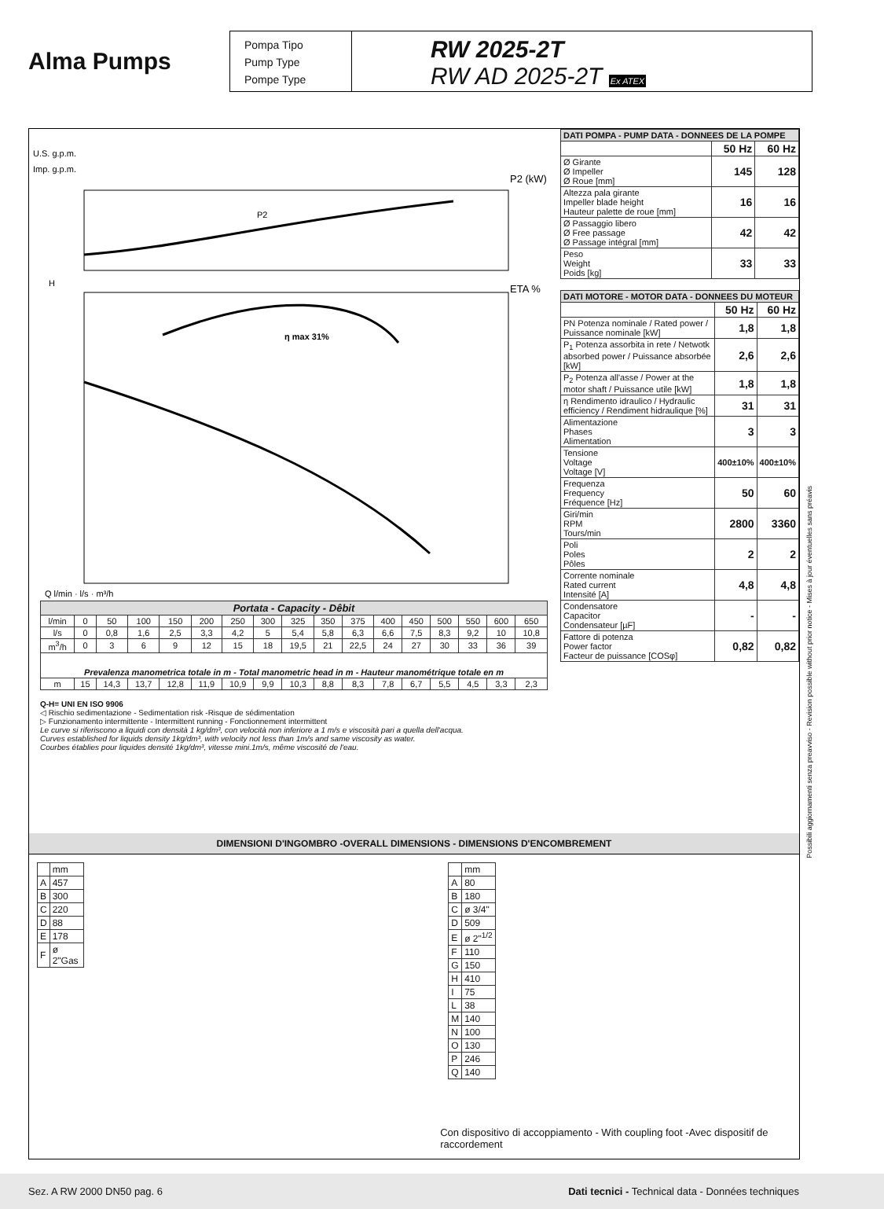Alma Pumps
Pompa Tipo
Pump Type
Pompe Type
RW 2025-2T
RW AD 2025-2T Ex ATEX
U.S. g.p.m.
Imp. g.p.m.
P2 (kW)
ETA %
H
P2
η max 31%
Q l/min · l/s · m³/h
| Portata - Capacity - Dêbit | | | | | | | | | | | | | | | | |
| --- | --- | --- | --- | --- | --- | --- | --- | --- | --- | --- | --- | --- | --- | --- | --- | --- |
| l/min | 0 | 50 | 100 | 150 | 200 | 250 | 300 | 325 | 350 | 375 | 400 | 450 | 500 | 550 | 600 | 650 |
| l/s | 0 | 0,8 | 1,6 | 2,5 | 3,3 | 4,2 | 5 | 5,4 | 5,8 | 6,3 | 6,6 | 7,5 | 8,3 | 9,2 | 10 | 10,8 |
| m<sup>3</sup>/h | 0 | 3 | 6 | 9 | 12 | 15 | 18 | 19,5 | 21 | 22,5 | 24 | 27 | 30 | 33 | 36 | 39 |
| Prevalenza manometrica totale in m - Total manometric head in m - Hauteur manométrique totale en m | | | | | | | | | | | | | | | | |
| m | 15 | 14,3 | 13,7 | 12,8 | 11,9 | 10,9 | 9,9 | 10,3 | 8,8 | 8,3 | 7,8 | 6,7 | 5,5 | 4,5 | 3,3 | 2,3 |
Q-H= UNI EN ISO 9906
◁ Rischio sedimentazione - Sedimentation risk -Risque de sédimentation
▷ Funzionamento intermittente - Intermittent running - Fonctionnement intermittent
Le curve si riferiscono a liquidi con densità 1 kg/dm³, con velocità non inferiore a 1 m/s e viscosità pari a quella dell'acqua.
Curves established for liquids density 1kg/dm³, with velocity not less than 1m/s and same viscosity as water.
Courbes établies pour liquides densité 1kg/dm³, vitesse mini.1m/s, même viscosité de l'eau.
| DATI POMPA - PUMP DATA - DONNEES DE LA POMPE | | |
| --- | --- | --- |
| | 50 Hz | 60 Hz |
| Ø Girante Ø Impeller Ø Roue [mm] | 145 | 128 |
| Altezza pala girante Impeller blade height Hauteur palette de roue [mm] | 16 | 16 |
| Ø Passaggio libero Ø Free passage Ø Passage intégral [mm] | 42 | 42 |
| Peso Weight Poids [kg] | 33 | 33 |
| DATI MOTORE - MOTOR DATA - DONNEES DU MOTEUR | | |
| --- | --- | --- |
| | 50 Hz | 60 Hz |
| PN Potenza nominale / Rated power / Puissance nominale [kW] | 1,8 | 1,8 |
| P<sub>1</sub> Potenza assorbita in rete / Netwotk absorbed power / Puissance absorbée [kW] | 2,6 | 2,6 |
| P<sub>2</sub> Potenza all'asse / Power at the motor shaft / Puissance utile [kW] | 1,8 | 1,8 |
| η Rendimento idraulico / Hydraulic efficiency / Rendiment hidraulique [%] | 31 | 31 |
| Alimentazione Phases Alimentation | 3 | 3 |
| Tensione Voltage Voltage [V] | 400±10% | 400±10% |
| Frequenza Frequency Fréquence [Hz] | 50 | 60 |
| Giri/min RPM Tours/min | 2800 | 3360 |
| Poli Poles Pôles | 2 | 2 |
| Corrente nominale Rated current Intensité [A] | 4,8 | 4,8 |
| Condensatore Capacitor Condensateur [µF] | - | - |
| Fattore di potenza Power factor Facteur de puissance [COSφ] | 0,82 | 0,82 |
DIMENSIONI D'INGOMBRO -OVERALL DIMENSIONS - DIMENSIONS D'ENCOMBREMENT
| | mm |
| A | 457 |
| B | 300 |
| C | 220 |
| D | 88 |
| E | 178 |
| F | ø 2"Gas |
| | mm |
| A | 80 |
| B | 180 |
| C | ø 3/4" |
| D | 509 |
| E | ø 2"<sup>1/2</sup> |
| F | 110 |
| G | 150 |
| H | 410 |
| I | 75 |
| L | 38 |
| M | 140 |
| N | 100 |
| O | 130 |
| P | 246 |
| Q | 140 |
Con dispositivo di accoppiamento - With coupling foot -Avec dispositif de raccordement
Possibili aggiornamenti senza preavviso - Revision possible without prior notice - Mises à jour éventuelles sans préavis
Sez. A RW 2000 DN50 pag. 6 Dati tecnici - Technical data - Données techniques